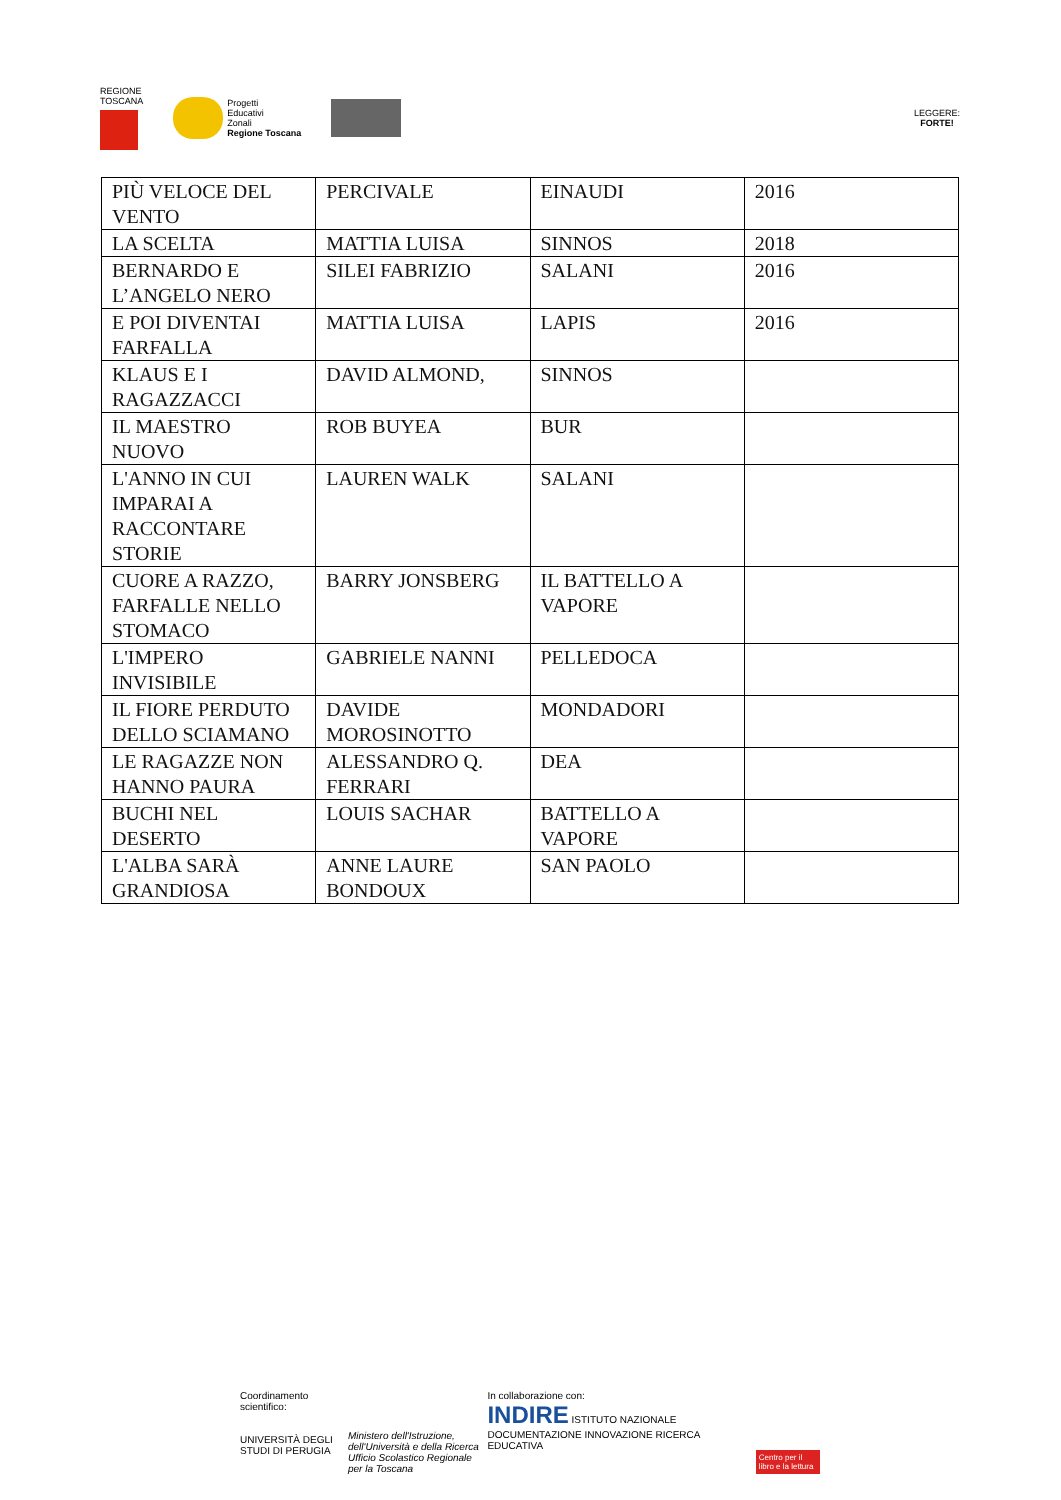REGIONE
TOSCANA
Progetti
Educativi
Zonali
Regione Toscana
LEGGERE:
FORTE!
| PIÙ VELOCE DEL VENTO | PERCIVALE | EINAUDI | 2016 |
| LA SCELTA | MATTIA LUISA | SINNOS | 2018 |
| BERNARDO E L’ANGELO NERO | SILEI FABRIZIO | SALANI | 2016 |
| E POI DIVENTAI FARFALLA | MATTIA LUISA | LAPIS | 2016 |
| KLAUS E I RAGAZZACCI | DAVID ALMOND, | SINNOS | |
| IL MAESTRO NUOVO | ROB BUYEA | BUR | |
| L'ANNO IN CUI IMPARAI A RACCONTARE STORIE | LAUREN WALK | SALANI | |
| CUORE A RAZZO, FARFALLE NELLO STOMACO | BARRY JONSBERG | IL BATTELLO A VAPORE | |
| L'IMPERO INVISIBILE | GABRIELE NANNI | PELLEDOCA | |
| IL FIORE PERDUTO DELLO SCIAMANO | DAVIDE MOROSINOTTO | MONDADORI | |
| LE RAGAZZE NON HANNO PAURA | ALESSANDRO Q. FERRARI | DEA | |
| BUCHI NEL DESERTO | LOUIS SACHAR | BATTELLO A VAPORE | |
| L'ALBA SARÀ GRANDIOSA | ANNE LAURE BONDOUX | SAN PAOLO | |
Coordinamento scientifico:
UNIVERSITÀ DEGLI STUDI DI PERUGIA
Ministero dell'Istruzione, dell'Università e della Ricerca
Ufficio Scolastico Regionale per la Toscana
In collaborazione con:
INDIRE ISTITUTO NAZIONALE DOCUMENTAZIONE INNOVAZIONE RICERCA EDUCATIVA
Centro per il libro e la lettura